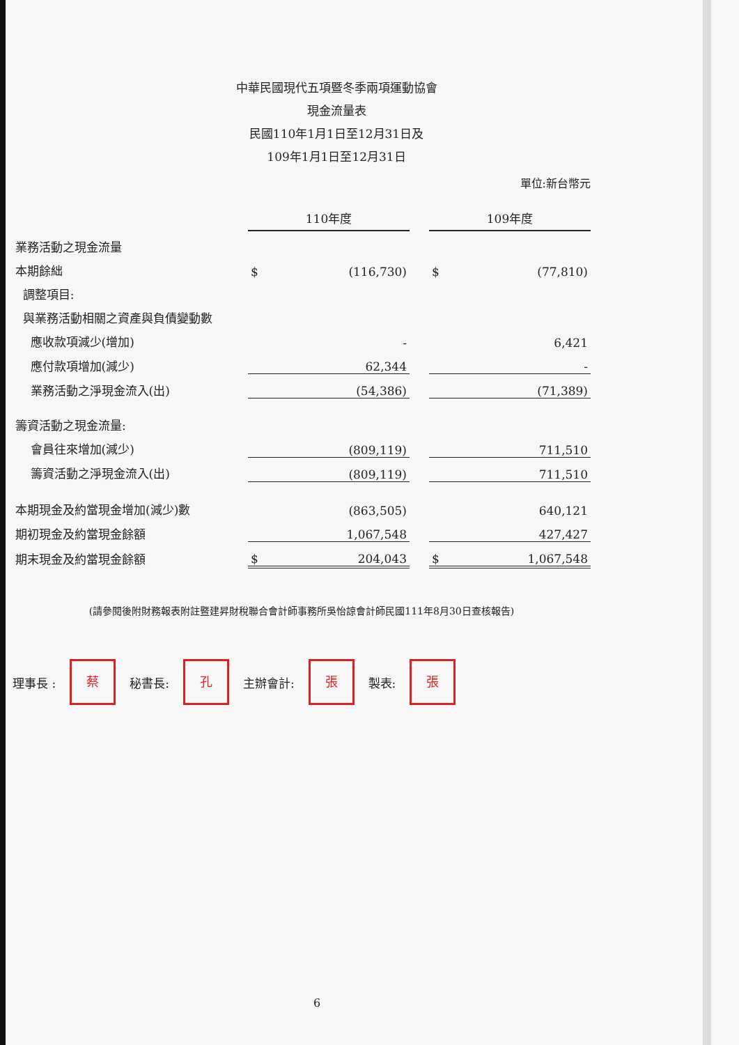中華民國現代五項暨冬季兩項運動協會
現金流量表
民國110年1月1日至12月31日及
109年1月1日至12月31日
單位:新台幣元
| | 110年度 | | | 109年度 | |
| 業務活動之現金流量 | | | | | |
| 本期餘絀 | $ | (116,730) | | $ | (77,810) |
| 調整項目: | | | | | |
| 與業務活動相關之資產與負債變動數 | | | | | |
| 應收款項減少(增加) | | - | | | 6,421 |
| 應付款項增加(減少) | | 62,344 | | | - |
| 業務活動之淨現金流入(出) | | (54,386) | | | (71,389) |
| 籌資活動之現金流量: | | | | | |
| 會員往來增加(減少) | | (809,119) | | | 711,510 |
| 籌資活動之淨現金流入(出) | | (809,119) | | | 711,510 |
| 本期現金及約當現金增加(減少)數 | | (863,505) | | | 640,121 |
| 期初現金及約當現金餘額 | | 1,067,548 | | | 427,427 |
| 期末現金及約當現金餘額 | $ | 204,043 | | $ | 1,067,548 |
(請參閱後附財務報表附註暨建昇財稅聯合會計師事務所吳怡諒會計師民國111年8月30日查核報告)
理事長 : 蔡 秘書長: 孔 主辦會計: 張 製表: 張
6